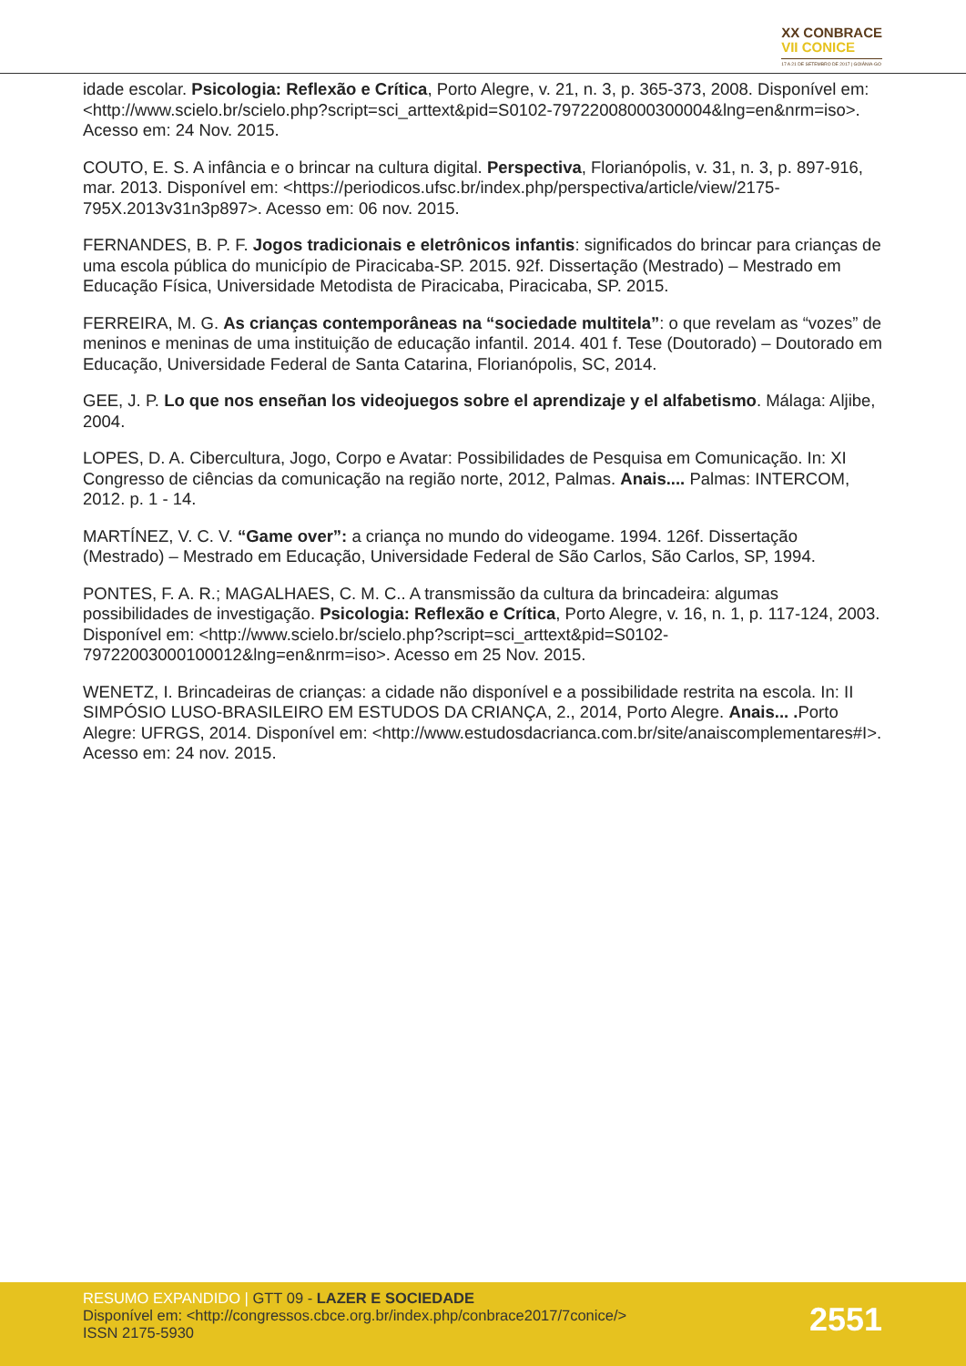XX CONBRACE
VII CONICE
17 A 21 DE SETEMBRO DE 2017 | GOIÂNIA-GO
idade escolar. Psicologia: Reflexão e Crítica, Porto Alegre, v. 21, n. 3, p. 365-373, 2008. Disponível em: <http://www.scielo.br/scielo.php?script=sci_arttext&pid=S0102-79722008000300004&lng=en&nrm=iso>. Acesso em: 24 Nov. 2015.
COUTO, E. S. A infância e o brincar na cultura digital. Perspectiva, Florianópolis, v. 31, n. 3, p. 897-916, mar. 2013. Disponível em: <https://periodicos.ufsc.br/index.php/perspectiva/article/view/2175-795X.2013v31n3p897>. Acesso em: 06 nov. 2015.
FERNANDES, B. P. F. Jogos tradicionais e eletrônicos infantis: significados do brincar para crianças de uma escola pública do município de Piracicaba-SP. 2015. 92f. Dissertação (Mestrado) – Mestrado em Educação Física, Universidade Metodista de Piracicaba, Piracicaba, SP. 2015.
FERREIRA, M. G. As crianças contemporâneas na “sociedade multitela”: o que revelam as “vozes” de meninos e meninas de uma instituição de educação infantil. 2014. 401 f. Tese (Doutorado) – Doutorado em Educação, Universidade Federal de Santa Catarina, Florianópolis, SC, 2014.
GEE, J. P. Lo que nos enseñan los videojuegos sobre el aprendizaje y el alfabetismo. Málaga: Aljibe, 2004.
LOPES, D. A. Cibercultura, Jogo, Corpo e Avatar: Possibilidades de Pesquisa em Comunicação. In: XI Congresso de ciências da comunicação na região norte, 2012, Palmas. Anais.... Palmas: INTERCOM, 2012. p. 1 - 14.
MARTÍNEZ, V. C. V. “Game over”: a criança no mundo do videogame. 1994. 126f. Dissertação (Mestrado) – Mestrado em Educação, Universidade Federal de São Carlos, São Carlos, SP, 1994.
PONTES, F. A. R.; MAGALHAES, C. M. C.. A transmissão da cultura da brincadeira: algumas possibilidades de investigação. Psicologia: Reflexão e Crítica, Porto Alegre, v. 16, n. 1, p. 117-124, 2003. Disponível em: <http://www.scielo.br/scielo.php?script=sci_arttext&pid=S0102-79722003000100012&lng=en&nrm=iso>. Acesso em 25 Nov. 2015.
WENETZ, I. Brincadeiras de crianças: a cidade não disponível e a possibilidade restrita na escola. In: II SIMPÓSIO LUSO-BRASILEIRO EM ESTUDOS DA CRIANÇA, 2., 2014, Porto Alegre. Anais... . Porto Alegre: UFRGS, 2014. Disponível em: <http://www.estudosdacrianca.com.br/site/anaiscomplementares#I>. Acesso em: 24 nov. 2015.
RESUMO EXPANDIDO | GTT 09 - LAZER E SOCIEDADE
Disponível em: <http://congressos.cbce.org.br/index.php/conbrace2017/7conice/>
ISSN 2175-5930
2551